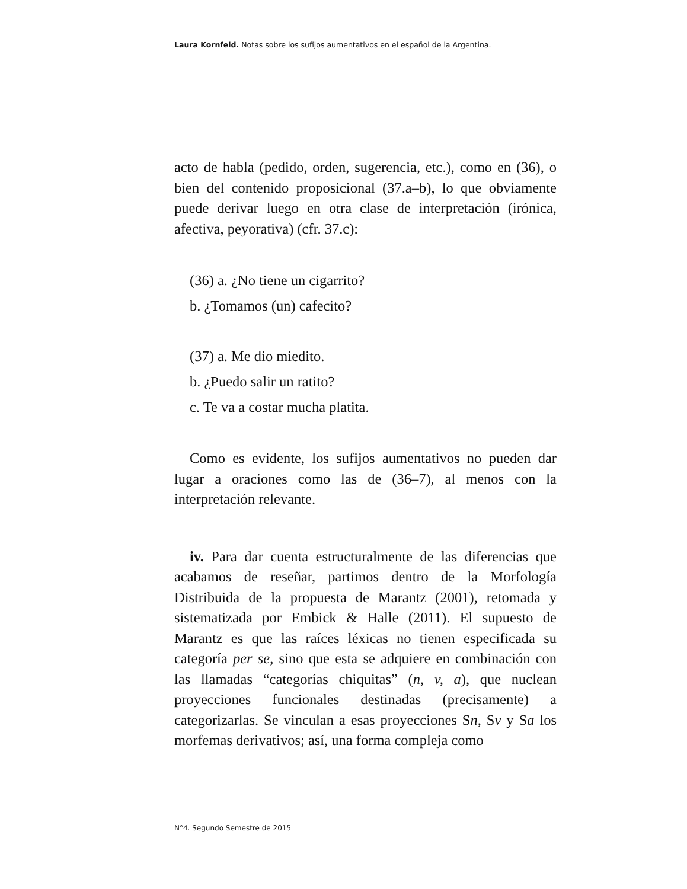Laura Kornfeld. Notas sobre los sufijos aumentativos en el español de la Argentina.
acto de habla (pedido, orden, sugerencia, etc.), como en (36), o bien del contenido proposicional (37.a–b), lo que obviamente puede derivar luego en otra clase de interpretación (irónica, afectiva, peyorativa) (cfr. 37.c):
(36) a. ¿No tiene un cigarrito?
b. ¿Tomamos (un) cafecito?
(37) a. Me dio miedito.
b. ¿Puedo salir un ratito?
c. Te va a costar mucha platita.
Como es evidente, los sufijos aumentativos no pueden dar lugar a oraciones como las de (36–7), al menos con la interpretación relevante.
iv. Para dar cuenta estructuralmente de las diferencias que acabamos de reseñar, partimos dentro de la Morfología Distribuida de la propuesta de Marantz (2001), retomada y sistematizada por Embick & Halle (2011). El supuesto de Marantz es que las raíces léxicas no tienen especificada su categoría per se, sino que esta se adquiere en combinación con las llamadas “categorías chiquitas” (n, v, a), que nuclean proyecciones funcionales destinadas (precisamente) a categorizarlas. Se vinculan a esas proyecciones Sn, Sv y Sa los morfemas derivativos; así, una forma compleja como
N°4. Segundo Semestre de 2015